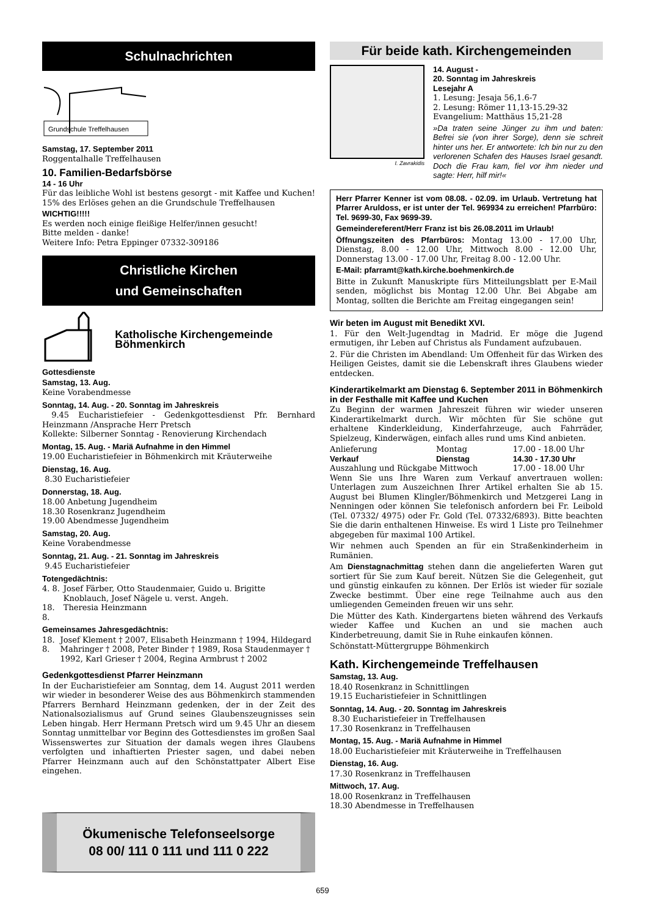Schulnachrichten
Grundschule Treffelhausen
Samstag, 17. September 2011
Roggentalhalle Treffelhausen
10. Familien-Bedarfsbörse
14 - 16 Uhr
Für das leibliche Wohl ist bestens gesorgt - mit Kaffee und Kuchen! 15% des Erlöses gehen an die Grundschule Treffelhausen
WICHTIG!!!!!
Es werden noch einige fleißige Helfer/innen gesucht!
Bitte melden - danke!
Weitere Info: Petra Eppinger 07332-309186
Christliche Kirchen
und Gemeinschaften
Katholische Kirchengemeinde Böhmenkirch
Gottesdienste
Samstag, 13. Aug.
Keine Vorabendmesse
Sonntag, 14. Aug. - 20. Sonntag im Jahreskreis
9.45 Eucharistiefeier - Gedenkgottesdienst Pfr. Bernhard Heinzmann /Ansprache Herr Pretsch
Kollekte: Silberner Sonntag - Renovierung Kirchendach
Montag, 15. Aug. - Mariä Aufnahme in den Himmel
19.00 Eucharistiefeier in Böhmenkirch mit Kräuterweihe
Dienstag, 16. Aug.
8.30 Eucharistiefeier
Donnerstag, 18. Aug.
18.00 Anbetung Jugendheim
18.30 Rosenkranz Jugendheim
19.00 Abendmesse Jugendheim
Samstag, 20. Aug.
Keine Vorabendmesse
Sonntag, 21. Aug. - 21. Sonntag im Jahreskreis
9.45 Eucharistiefeier
Totengedächtnis:
| 4. 8. | Josef Färber, Otto Staudenmaier, Guido u. Brigitte Knoblauch, Josef Nägele u. verst. Angeh. |
| 18. 8. | Theresia Heinzmann |
Gemeinsames Jahresgedächtnis:
| 18. 8. | Josef Klement † 2007, Elisabeth Heinzmann † 1994, Hildegard Mahringer † 2008, Peter Binder † 1989, Rosa Staudenmayer † 1992, Karl Grieser † 2004, Regina Armbrust † 2002 |
Gedenkgottesdienst Pfarrer Heinzmann
In der Eucharistiefeier am Sonntag, dem 14. August 2011 werden wir wieder in besonderer Weise des aus Böhmenkirch stammenden Pfarrers Bernhard Heinzmann gedenken, der in der Zeit des Nationalsozialismus auf Grund seines Glaubenszeugnisses sein Leben hingab. Herr Hermann Pretsch wird um 9.45 Uhr an diesem Sonntag unmittelbar vor Beginn des Gottesdienstes im großen Saal Wissenswertes zur Situation der damals wegen ihres Glaubens verfolgten und inhaftierten Priester sagen, und dabei neben Pfarrer Heinzmann auch auf den Schönstattpater Albert Eise eingehen.
Ökumenische Telefonseelsorge
08 00/ 111 0 111 und 111 0 222
Für beide kath. Kirchengemeinden
I. Zavrakidis
14. August -
20. Sonntag im Jahreskreis
Lesejahr A
1. Lesung: Jesaja 56,1.6-7
2. Lesung: Römer 11,13-15.29-32
Evangelium: Matthäus 15,21-28
»Da traten seine Jünger zu ihm und baten: Befrei sie (von ihrer Sorge), denn sie schreit hinter uns her. Er antwortete: Ich bin nur zu den verlorenen Schafen des Hauses Israel gesandt. Doch die Frau kam, fiel vor ihm nieder und sagte: Herr, hilf mir!«
Herr Pfarrer Kenner ist vom 08.08. - 02.09. im Urlaub. Vertretung hat Pfarrer Aruldoss, er ist unter der Tel. 969934 zu erreichen! Pfarrbüro: Tel. 9699-30, Fax 9699-39.
Gemeindereferent/Herr Franz ist bis 26.08.2011 im Urlaub!
Öffnungszeiten des Pfarrbüros: Montag 13.00 - 17.00 Uhr, Dienstag, 8.00 - 12.00 Uhr, Mittwoch 8.00 - 12.00 Uhr, Donnerstag 13.00 - 17.00 Uhr, Freitag 8.00 - 12.00 Uhr.
E-Mail: pfarramt@kath.kirche.boehmenkirch.de
Bitte in Zukunft Manuskripte fürs Mitteilungsblatt per E-Mail senden, möglichst bis Montag 12.00 Uhr. Bei Abgabe am Montag, sollten die Berichte am Freitag eingegangen sein!
Wir beten im August mit Benedikt XVI.
1. Für den Welt-Jugendtag in Madrid. Er möge die Jugend ermutigen, ihr Leben auf Christus als Fundament aufzubauen.
2. Für die Christen im Abendland: Um Offenheit für das Wirken des Heiligen Geistes, damit sie die Lebenskraft ihres Glaubens wieder entdecken.
Kinderartikelmarkt am Dienstag 6. September 2011 in Böhmenkirch in der Festhalle mit Kaffee und Kuchen
Zu Beginn der warmen Jahreszeit führen wir wieder unseren Kinderartikelmarkt durch. Wir möchten für Sie schöne gut erhaltene Kinderkleidung, Kinderfahrzeuge, auch Fahrräder, Spielzeug, Kinderwägen, einfach alles rund ums Kind anbieten.
| Anlieferung | Montag | 17.00 - 18.00 Uhr |
| Verkauf | Dienstag | 14.30 - 17.30 Uhr |
| Auszahlung und Rückgabe Mittwoch | | 17.00 - 18.00 Uhr |
Wenn Sie uns Ihre Waren zum Verkauf anvertrauen wollen: Unterlagen zum Auszeichnen Ihrer Artikel erhalten Sie ab 15. August bei Blumen Klingler/Böhmenkirch und Metzgerei Lang in Nenningen oder können Sie telefonisch anfordern bei Fr. Leibold (Tel. 07332/ 4975) oder Fr. Gold (Tel. 07332/6893). Bitte beachten Sie die darin enthaltenen Hinweise. Es wird 1 Liste pro Teilnehmer abgegeben für maximal 100 Artikel.
Wir nehmen auch Spenden an für ein Straßenkinderheim in Rumänien.
Am Dienstagnachmittag stehen dann die angelieferten Waren gut sortiert für Sie zum Kauf bereit. Nützen Sie die Gelegenheit, gut und günstig einkaufen zu können. Der Erlös ist wieder für soziale Zwecke bestimmt. Über eine rege Teilnahme auch aus den umliegenden Gemeinden freuen wir uns sehr.
Die Mütter des Kath. Kindergartens bieten während des Verkaufs wieder Kaffee und Kuchen an und sie machen auch Kinderbetreuung, damit Sie in Ruhe einkaufen können.
Schönstatt-Müttergruppe Böhmenkirch
Kath. Kirchengemeinde Treffelhausen
Samstag, 13. Aug.
18.40 Rosenkranz in Schnittlingen
19.15 Eucharistiefeier in Schnittlingen
Sonntag, 14. Aug. - 20. Sonntag im Jahreskreis
8.30 Eucharistiefeier in Treffelhausen
17.30 Rosenkranz in Treffelhausen
Montag, 15. Aug. - Mariä Aufnahme in Himmel
18.00 Eucharistiefeier mit Kräuterweihe in Treffelhausen
Dienstag, 16. Aug.
17.30 Rosenkranz in Treffelhausen
Mittwoch, 17. Aug.
18.00 Rosenkranz in Treffelhausen
18.30 Abendmesse in Treffelhausen
659